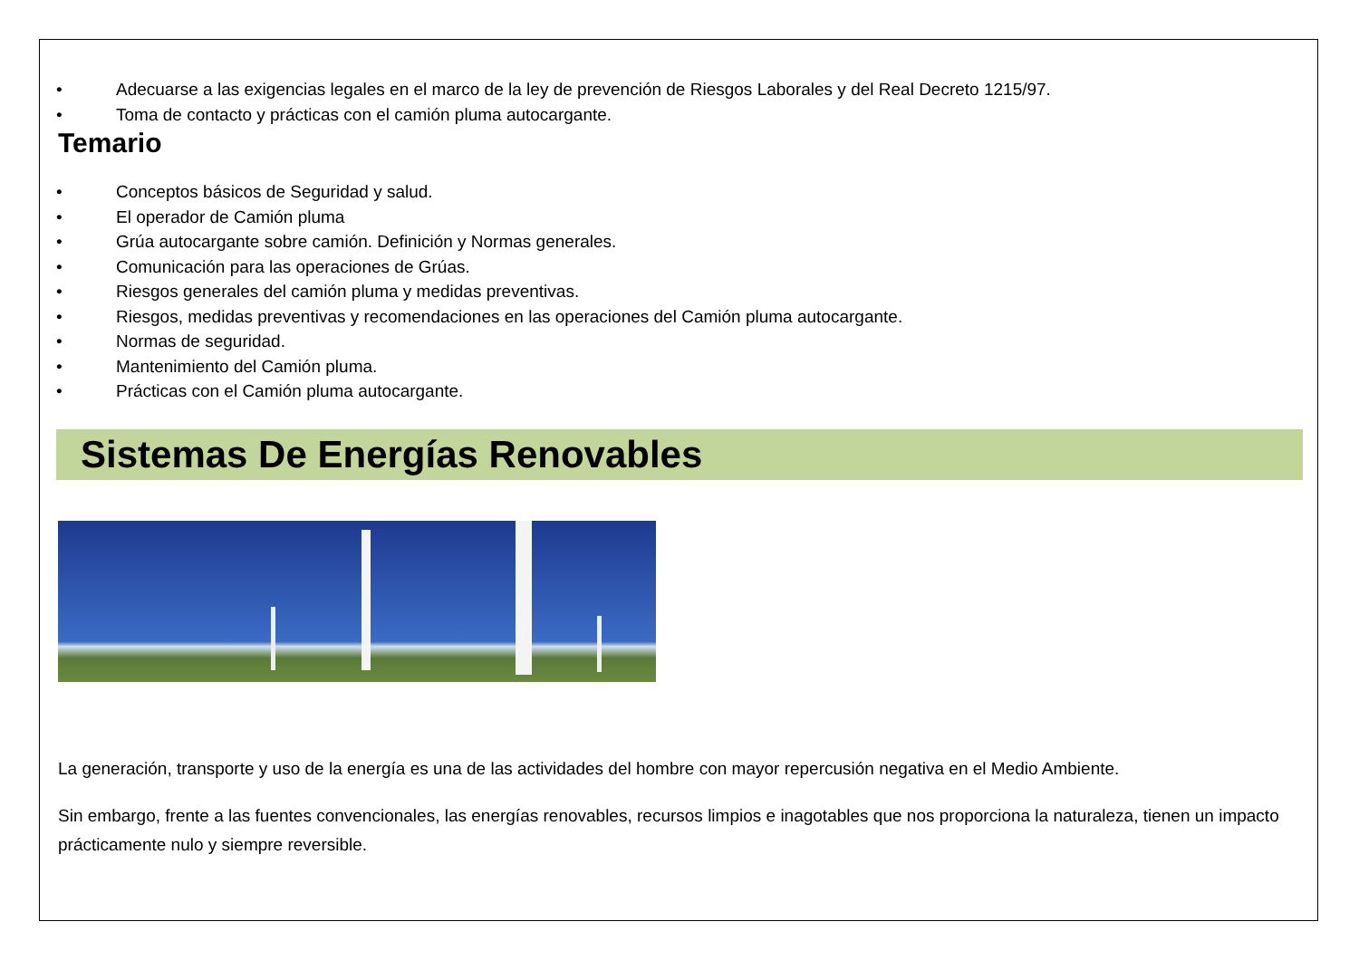• Adecuarse a las exigencias legales en el marco de la ley de prevención de Riesgos Laborales y del Real Decreto 1215/97.
• Toma de contacto y prácticas con el camión pluma autocargante.
Temario
• Conceptos básicos de Seguridad y salud.
• El operador de Camión pluma
• Grúa autocargante sobre camión. Definición y Normas generales.
• Comunicación para las operaciones de Grúas.
• Riesgos generales del camión pluma y medidas preventivas.
• Riesgos, medidas preventivas y recomendaciones en las operaciones del Camión pluma autocargante.
• Normas de seguridad.
• Mantenimiento del Camión pluma.
• Prácticas con el Camión pluma autocargante.
Sistemas De Energías Renovables
La generación, transporte y uso de la energía es una de las actividades del hombre con mayor repercusión negativa en el Medio Ambiente.
Sin embargo, frente a las fuentes convencionales, las energías renovables, recursos limpios e inagotables que nos proporciona la naturaleza, tienen un impacto prácticamente nulo y siempre reversible.